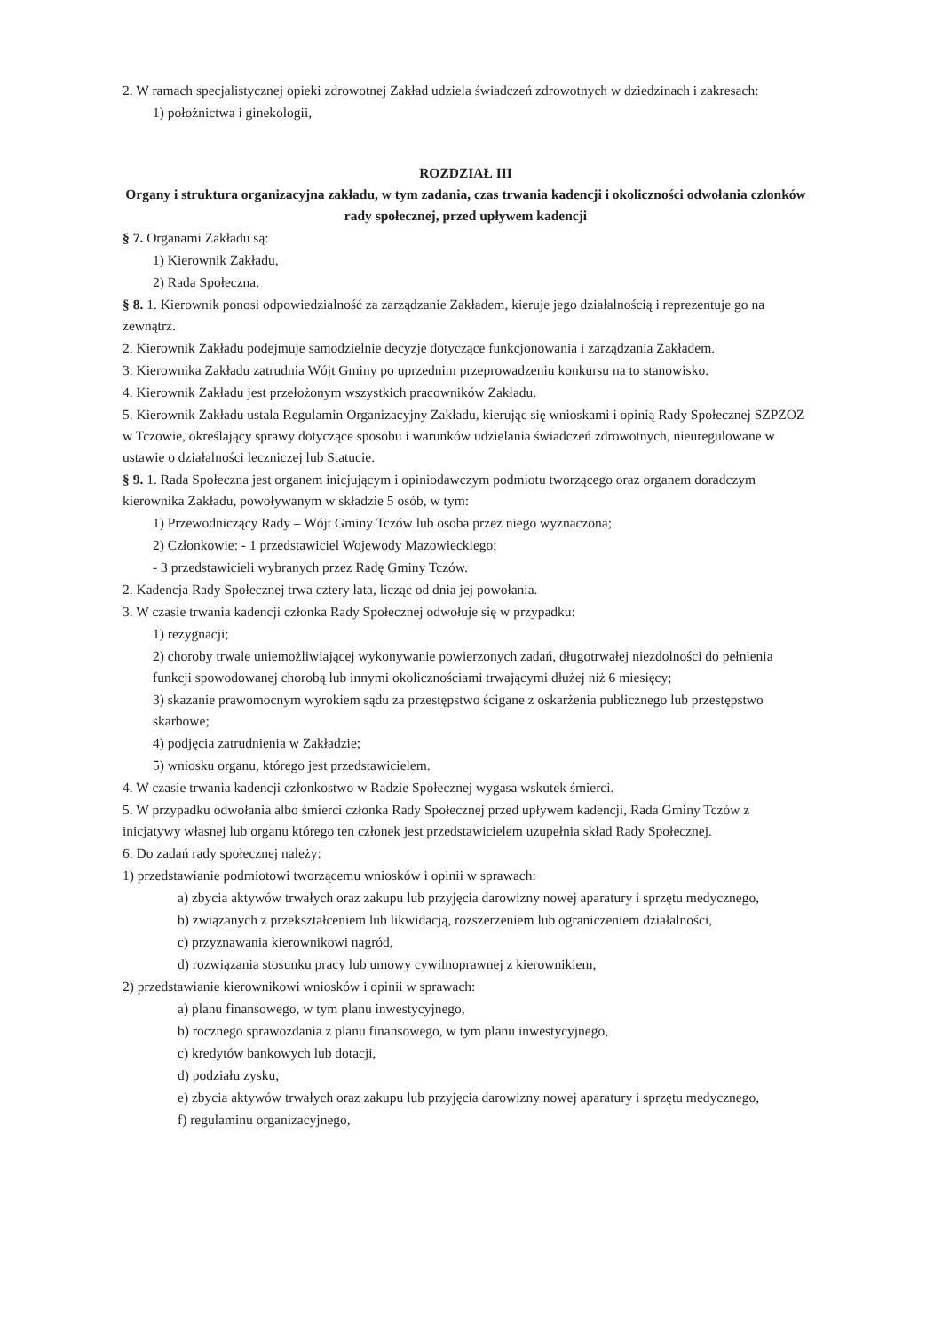2. W ramach specjalistycznej opieki zdrowotnej Zakład udziela świadczeń zdrowotnych w dziedzinach i zakresach:
1) położnictwa i ginekologii,
ROZDZIAŁ III
Organy i struktura organizacyjna zakładu, w tym zadania, czas trwania kadencji i okoliczności odwołania członków rady społecznej, przed upływem kadencji
§ 7. Organami Zakładu są:
1) Kierownik Zakładu,
2) Rada Społeczna.
§ 8. 1. Kierownik ponosi odpowiedzialność za zarządzanie Zakładem, kieruje jego działalnością i reprezentuje go na zewnątrz.
2. Kierownik Zakładu podejmuje samodzielnie decyzje dotyczące funkcjonowania i zarządzania Zakładem.
3. Kierownika Zakładu zatrudnia Wójt Gminy po uprzednim przeprowadzeniu konkursu na to stanowisko.
4. Kierownik Zakładu jest przełożonym wszystkich pracowników Zakładu.
5. Kierownik Zakładu ustala Regulamin Organizacyjny Zakładu, kierując się wnioskami i opinią Rady Społecznej SZPZOZ w Tczowie, określający sprawy dotyczące sposobu i warunków udzielania świadczeń zdrowotnych, nieuregulowane w ustawie o działalności leczniczej lub Statucie.
§ 9. 1. Rada Społeczna jest organem inicjującym i opiniodawczym podmiotu tworzącego oraz organem doradczym kierownika Zakładu, powoływanym w składzie 5 osób, w tym:
1) Przewodniczący Rady – Wójt Gminy Tczów lub osoba przez niego wyznaczona;
2) Członkowie: - 1 przedstawiciel Wojewody Mazowieckiego;
- 3 przedstawicieli wybranych przez Radę Gminy Tczów.
2. Kadencja Rady Społecznej trwa cztery lata, licząc od dnia jej powołania.
3. W czasie trwania kadencji członka Rady Społecznej odwołuje się w przypadku:
1) rezygnacji;
2) choroby trwale uniemożliwiającej wykonywanie powierzonych zadań, długotrwałej niezdolności do pełnienia funkcji spowodowanej chorobą lub innymi okolicznościami trwającymi dłużej niż 6 miesięcy;
3) skazanie prawomocnym wyrokiem sądu za przestępstwo ścigane z oskarżenia publicznego lub przestępstwo skarbowe;
4) podjęcia zatrudnienia w Zakładzie;
5) wniosku organu, którego jest przedstawicielem.
4. W czasie trwania kadencji członkostwo w Radzie Społecznej wygasa wskutek śmierci.
5. W przypadku odwołania albo śmierci członka Rady Społecznej przed upływem kadencji, Rada Gminy Tczów z inicjatywy własnej lub organu którego ten członek jest przedstawicielem uzupełnia skład Rady Społecznej.
6. Do zadań rady społecznej należy:
1) przedstawianie podmiotowi tworzącemu wniosków i opinii w sprawach:
a) zbycia aktywów trwałych oraz zakupu lub przyjęcia darowizny nowej aparatury i sprzętu medycznego,
b) związanych z przekształceniem lub likwidacją, rozszerzeniem lub ograniczeniem działalności,
c) przyznawania kierownikowi nagród,
d) rozwiązania stosunku pracy lub umowy cywilnoprawnej z kierownikiem,
2) przedstawianie kierownikowi wniosków i opinii w sprawach:
a) planu finansowego, w tym planu inwestycyjnego,
b) rocznego sprawozdania z planu finansowego, w tym planu inwestycyjnego,
c) kredytów bankowych lub dotacji,
d) podziału zysku,
e) zbycia aktywów trwałych oraz zakupu lub przyjęcia darowizny nowej aparatury i sprzętu medycznego,
f) regulaminu organizacyjnego,